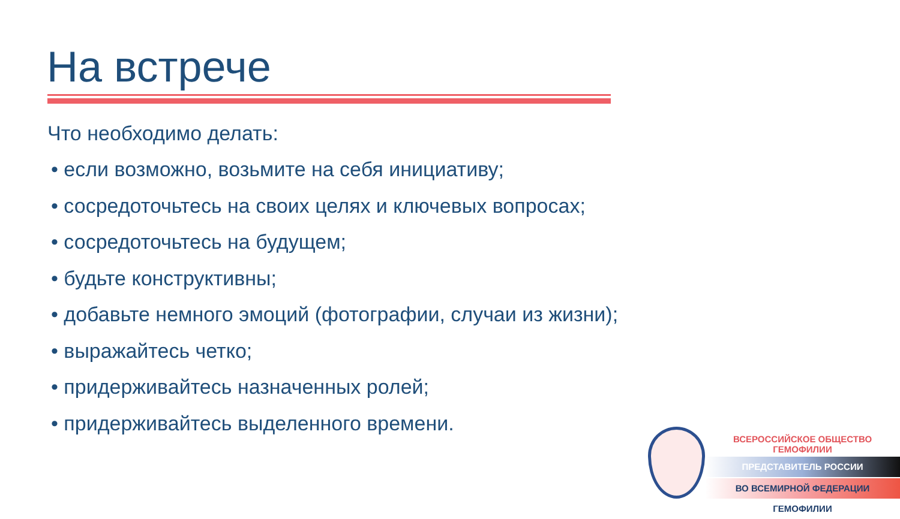На встрече
Что необходимо делать:
• если возможно, возьмите на себя инициативу;
• сосредоточьтесь на своих целях и ключевых вопросах;
• сосредоточьтесь на будущем;
• будьте конструктивны;
• добавьте немного эмоций (фотографии, случаи из жизни);
• выражайтесь четко;
• придерживайтесь назначенных ролей;
• придерживайтесь выделенного времени.
ВСЕРОССИЙСКОЕ ОБЩЕСТВО ГЕМОФИЛИИ
ПРЕДСТАВИТЕЛЬ РОССИИ
ВО ВСЕМИРНОЙ ФЕДЕРАЦИИ ГЕМОФИЛИИ